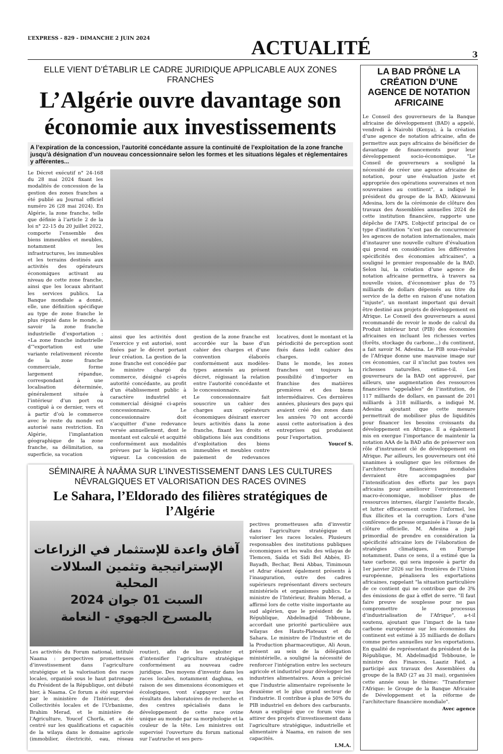L’EXPRESS - 829 - DIMANCHE 2 JUIN 2024
ACTUALITÉ
3
ELLE VIENT D’ÉTABLIR LE CADRE JURIDIQUE APPLICABLE AUX ZONES FRANCHES
L’Algérie ouvre davantage son économie aux investissements
A l’expiration de la concession, l’autorité concédante assure la continuité de l’exploitation de la zone franche jusqu’à désignation d’un nouveau concessionnaire selon les formes et les situations légales et réglementaires y afférentes...
Le Décret exécutif n° 24-168 du 28 mai 2024 fixant les modalités de concession de la gestion des zones franches a été publié au Journal officiel numéro 26 (28 mai 2024). En Algérie, la zone franche, telle que définie à l’article 2 de la loi n° 22-15 du 20 juillet 2022, comporte l’ensemble des biens immeubles et meubles, notamment les infrastructures, les immeubles et les terrains destinés aux activités des opérateurs économiques activant au niveau de cette zone franche, ainsi que les locaux abritant les services publics. La Banque mondiale a donné, elle, une définition spécifique au type de zone franche le plus réputé dans le monde, à savoir la zone franche industrielle d’exportation : «La zone franche industrielle d’"exportation est une variante relativement récente de la zone franche commerciale, forme largement répandue, correspondant à une localisation déterminée, généralement située à l’intérieur d’un port ou contiguë à ce dernier, vers et à partir d’où le commerce avec le reste du monde est autorisé sans restriction. En Algérie, l’implantation géographique de la zone franche, sa délimitation, sa superficie, sa vocation
ainsi que les activités dont l’exercice y est autorisé, sont fixées par le décret portant leur création. La gestion de la zone franche est concédée par le ministre chargé du commerce, désigné ci-après autorité concédante, au profit d’un établissement public à caractère industriel et commercial désigné ci-après concessionnaire. Le concessionnaire doit s’acquitter d’une redevance versée annuellement, dont le montant est calculé et acquitté conformément aux modalités prévues par la législation en vigueur. La concession de gestion de la zone franche est accordée sur la base d’un cahier des charges et d’une convention élaborés conformément aux modèles-types annexés au présent décret, régissant la relation entre l’autorité concédante et le concessionnaire.
Le concessionnaire fait souscrire un cahier des charges aux opérateurs économiques désirant exercer leurs activités dans la zone franche, fixant les droits et obligations liés aux conditions d’exploitation des biens immeubles et meubles contre paiement de redevances locatives, dont le montant et la périodicité de perception sont fixés dans ledit cahier des charges.
Dans le monde, les zones franches ont toujours la possibilité d’importer en franchise des matières premières et des biens intermédiaires. Ces dernières années, plusieurs des pays qui avaient créé des zones dans les années 70 ont accordé aussi cette autorisation à des entreprises qui produisent pour l’exportation.
Youcef S.
SÉMINAIRE À NAÂMA SUR L’INVESTISSEMENT DANS LES CULTURES NÉVRALGIQUES ET VALORISATION DES RACES OVINES
Le Sahara, l’Eldorado des filières stratégiques de l’Algérie
آفاق واعدة للإستثمار في الزراعات الإستراتيجية وتثمين السلالات المحلية
السبت 01 جوان 2024
بالمسرح الجهوي - النعامة
Les activités du Forum national, intitulé Naama : perspectives prometteuses d’investissement dans l’agriculture stratégique et la valorisation des races locales, organisé sous le haut patronage du Président de la République, ont débuté hier, à Naama. Ce forum a été supervisé par le ministère de l'Intérieur, des Collectivités locales et de l'Urbanisme, Brahim Merad, et le ministère de l'Agriculture, Youcef Chorfa, et a été centré sur les qualifications et capacités de la wilaya dans le domaine agricole (immobilier, électricité, eau, réseau routier), afin de les exploiter et d’intensifier l’agriculture stratégique conformément au nouveau cadre juridique. Des moyens d’investir dans les races locales, notamment daghma, en raison de ses dimensions économiques et écologiques, vont s'appuyer sur les résultats des laboratoires de recherche et des centres spécialisés dans le développement de cette race ovine unique au monde par sa morphologie et la couleur de la tête. Les ministres ont supervisé l'ouverture du forum national sur l'autruche et ses pers-
pectives prometteuses afin d’investir dans l'agriculture stratégique et valoriser les races locales. Plusieurs responsables des institutions publiques économiques et les walis des wilayas de Tlemcen, Saïda et Sidi Bel Abbès, El-Bayadh, Bechar, Beni Abbas, Timimoun et Adrar étaient également présents à l'inauguration, outre des cadres supérieurs représentant divers secteurs ministériels et organismes publics. Le ministre de l'Intérieur, Brahim Merad, a affirmé lors de cette visite importante au sud algérien, que le président de la République, Abdelmadjid Tebboune, accordait une priorité particulière aux wilayas des Hauts-Plateaux et du Sahara. Le ministre de l'Industrie et de la Production pharmaceutique, Ali Aoun, présent au sein de la délégation ministérielle, a souligné la nécessité de renforcer l'intégration entre les secteurs agricole et industriel pour développer les industries alimentaires. Aoun a précisé que l'industrie alimentaire représente le deuxième et le plus grand secteur de l'industrie. Il contribue à plus de 50% du PIB industriel en dehors des carburants. Aoun a expliqué que ce forum vise à attirer des projets d'investissement dans l'agriculture stratégique, industrielle et alimentaire à Naama, en raison de ses capacités.
I.M.A.
LA BAD PRÔNE LA CRÉATION D’UNE AGENCE DE NOTATION AFRICAINE
Le Conseil des gouverneurs de la Banque africaine de développement (BAD) a appelé, vendredi à Nairobi (Kenya), à la création d’une agence de notation africaine, afin de permettre aux pays africains de bénéficier de davantage de financements pour leur développement socio-économique. "Le Conseil de gouverneurs a souligné la nécessité de créer une agence africaine de notation, pour une évaluation juste et appropriée des opérations souveraines et non souveraines au continent", a indiqué le président du groupe de la BAD, Akinwumi Adesina, lors de la cérémonie de clôture des travaux des Assemblées annuelles 2024 de cette institution financière, rapporte une dépêche de l’APS. L’objectif principal de ce type d’institution "n’est pas de concurrencer les agences de notation internationales, mais d’instaurer une nouvelle culture d’évaluation qui prend en considération les différentes spécificités des économies africaines", a souligné le premier responsable de la BAD. Selon lui, la création d’une agence de notation africaine permettra, à travers sa nouvelle vision, d’économiser plus de 75 milliards de dollars dépensés au titre du service de la dette en raison d’une notation "injuste", un montant important qui devait être destiné aux projets de développement en Afrique. Le Conseil des gouverneurs a aussi recommandé de revoir le mode de calcul du Produit intérieur brut (PIB) des économies africaines en incluant les richesses vertes (forêts, stockage du carbone...) du continent, a fait savoir M. Adesina. Le PIB sous-évalué de l’Afrique donne une mauvaise image sur ces économies, car il n’inclut pas toutes ses richesses naturelles, estime-t-il. Les gouverneurs de la BAD ont approuvé, par ailleurs, une augmentation des ressources financières "appelables" de l’institution, de 117 milliards de dollars, en passant de 201 milliards à 318 milliards, a indiqué M. Adesina ajoutant que cette mesure permettrait de mobiliser plus de liquidités pour financer les besoins croissants du développement en Afrique. Il a également mis en exergue l’importance de maintenir la notation AAA de la BAD afin de préserver son rôle d’instrument clé de développement en Afrique. Par ailleurs, les gouverneurs ont été unanimes à souligner que les réformes de l’architecture financières mondiales devraient être accompagnées par l’intensification des efforts par les pays africains pour améliorer l’environnement macro-économique, mobiliser plus de ressources internes, élargir l’assiette fiscale, et lutter efficacement contre l’informel, les flux illicites et la corruption. Lors d’une conférence de presse organisée à l’issue de la clôture officielle, M. Adesina a jugé primordial de prendre en considération la spécificité africaine lors de l’élaboration de stratégies climatiques, en Europe notamment. Dans ce sens, il a estimé que la taxe carbone, qui sera imposée à partir du 1er janvier 2026 sur les frontières de l’Union européenne, pénalisera les exportations africaines, rappelant "la situation particulière de ce contient qui ne contribue que de 3% des émissions de gaz à effet de serre. "Il faut faire preuve de souplesse pour ne pas compromettre le processus d’industrialisation de l’Afrique", a-t-il soutenu, ajoutant que l’impact de la taxe carbone européenne sur les économies du continent est estimé à 35 milliards de dollars comme pertes annuelles sur les exportations. En qualité de représentant du président de la République, M. Abdelmadjid Tebboune, le ministre des Finances, Laaziz Faid, a participé aux travaux des Assemblées du groupe de la BAD (27 au 31 mai), organisées cette année sous le thème: "Transformer l'Afrique: le Groupe de la Banque Africaine de Développement et la réforme de l'architecture financière mondiale".
Avec agence